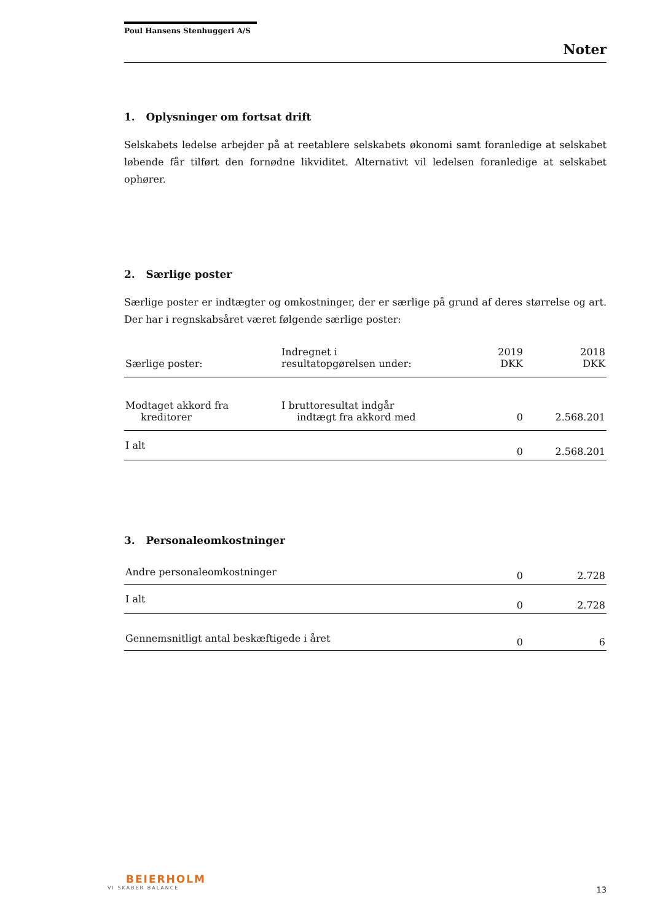Poul Hansens Stenhuggeri A/S
Noter
1. Oplysninger om fortsat drift
Selskabets ledelse arbejder på at reetablere selskabets økonomi samt foranledige at selskabet løbende får tilført den fornødne likviditet. Alternativt vil ledelsen foranledige at selskabet ophører.
2. Særlige poster
Særlige poster er indtægter og omkostninger, der er særlige på grund af deres størrelse og art. Der har i regnskabsåret været følgende særlige poster:
| Særlige poster: | Indregnet i resultatopgørelsen under: | 2019 DKK | 2018 DKK |
| --- | --- | --- | --- |
| Modtaget akkord fra kreditorer | I bruttoresultat indgår indtægt fra akkord med | 0 | 2.568.201 |
| I alt | | 0 | 2.568.201 |
3. Personaleomkostninger
| Andre personaleomkostninger | 0 | 2.728 |
| I alt | 0 | 2.728 |
| Gennemsnitligt antal beskæftigede i året | 0 | 6 |
BEIERHOLM
VI SKABER BALANCE
13